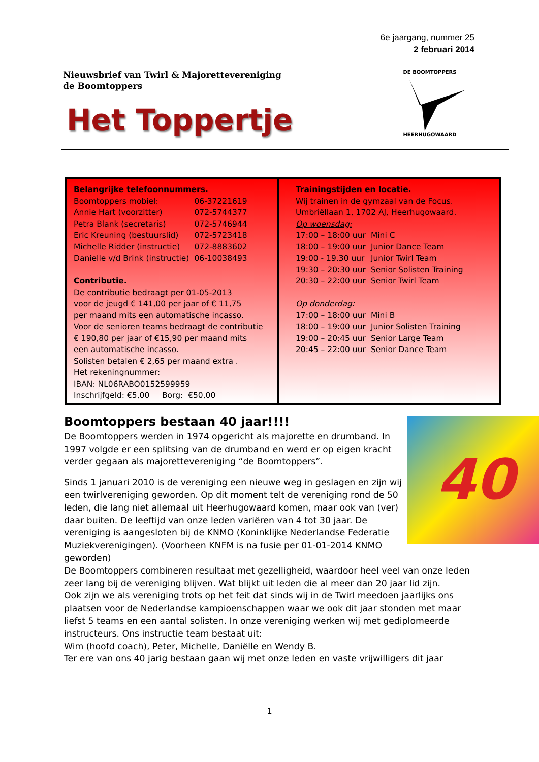6e jaargang, nummer 25
2 februari 2014
Nieuwsbrief van Twirl & Majorettevereniging
de Boomtoppers
Het Toppertje
DE BOOMTOPPERS
HEERHUGOWAARD
Belangrijke telefoonnummers.
| Boomtoppers mobiel: | 06-37221619 |
| Annie Hart (voorzitter) | 072-5744377 |
| Petra Blank (secretaris) | 072-5746944 |
| Eric Kreuning (bestuurslid) | 072-5723418 |
| Michelle Ridder (instructie) | 072-8883602 |
| Danielle v/d Brink (instructie) | 06-10038493 |
Contributie.
De contributie bedraagt per 01-05-2013
voor de jeugd € 141,00 per jaar of € 11,75
per maand mits een automatische incasso.
Voor de senioren teams bedraagt de contributie
€ 190,80 per jaar of €15,90 per maand mits
een automatische incasso.
Solisten betalen € 2,65 per maand extra .
Het rekeningnummer:
IBAN: NL06RABO0152599959
Inschrijfgeld: €5,00 Borg: €50,00
Trainingstijden en locatie.
Wij trainen in de gymzaal van de Focus.
Umbriëllaan 1, 1702 AJ, Heerhugowaard.
Op woensdag:
| 17:00 – 18:00 uur | Mini C |
| 18:00 – 19:00 uur | Junior Dance Team |
| 19:00 - 19.30 uur | Junior Twirl Team |
| 19:30 – 20:30 uur | Senior Solisten Training |
| 20:30 – 22:00 uur | Senior Twirl Team |
Op donderdag:
| 17:00 – 18:00 uur | Mini B |
| 18:00 – 19:00 uur | Junior Solisten Training |
| 19:00 – 20:45 uur | Senior Large Team |
| 20:45 – 22:00 uur | Senior Dance Team |
40
Boomtoppers bestaan 40 jaar!!!!
De Boomtoppers werden in 1974 opgericht als majorette en drumband. In 1997 volgde er een splitsing van de drumband en werd er op eigen kracht verder gegaan als majorettevereniging “de Boomtoppers”.
Sinds 1 januari 2010 is de vereniging een nieuwe weg in geslagen en zijn wij een twirlvereniging geworden. Op dit moment telt de vereniging rond de 50 leden, die lang niet allemaal uit Heerhugowaard komen, maar ook van (ver) daar buiten. De leeftijd van onze leden variëren van 4 tot 30 jaar. De vereniging is aangesloten bij de KNMO (Koninklijke Nederlandse Federatie Muziekverenigingen). (Voorheen KNFM is na fusie per 01-01-2014 KNMO geworden)
De Boomtoppers combineren resultaat met gezelligheid, waardoor heel veel van onze leden zeer lang bij de vereniging blijven. Wat blijkt uit leden die al meer dan 20 jaar lid zijn.
Ook zijn we als vereniging trots op het feit dat sinds wij in de Twirl meedoen jaarlijks ons plaatsen voor de Nederlandse kampioenschappen waar we ook dit jaar stonden met maar liefst 5 teams en een aantal solisten. In onze vereniging werken wij met gediplomeerde instructeurs. Ons instructie team bestaat uit:
Wim (hoofd coach), Peter, Michelle, Daniëlle en Wendy B.
Ter ere van ons 40 jarig bestaan gaan wij met onze leden en vaste vrijwilligers dit jaar
1